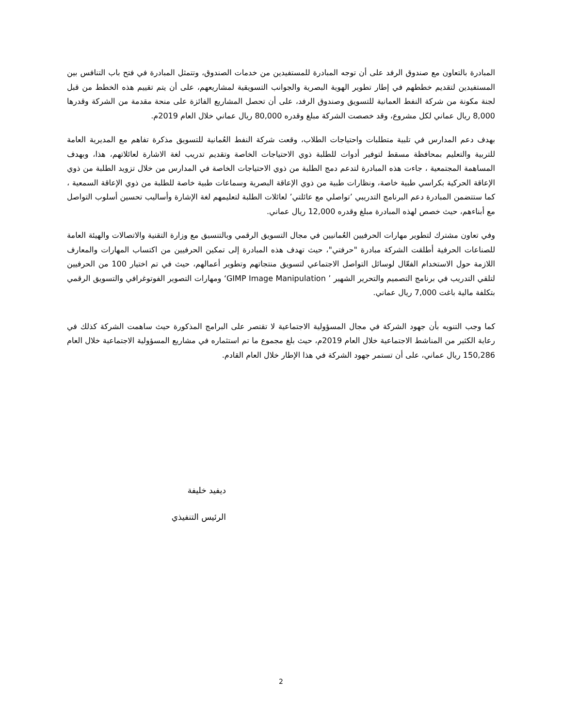المبادرة بالتعاون مع صندوق الرفد على أن توجه المبادرة للمستفيدين من خدمات الصندوق، وتتمثل المبادرة في فتح باب التنافس بين المستفيدين لتقديم خططهم في إطار تطوير الهوية البصرية والجوانب التسويقية لمشاريعهم، على أن يتم تقييم هذه الخطط من قبل لجنة مكونة من شركة النفط العمانية للتسويق وصندوق الرفد، على أن تحصل المشاريع الفائزة على منحة مقدمة من الشركة وقدرها 8,000 ريال عماني لكل مشروع، وقد خصصت الشركة مبلغ وقدره 80,000 ريال عماني خلال العام 2019م.
بهدف دعم المدارس في تلبية متطلبات واحتياجات الطلاب، وقعت شركة النفط العُمانية للتسويق مذكرة تفاهم مع المديرية العامة للتربية والتعليم بمحافظة مسقط لتوفير أدوات للطلبة ذوي الاحتياجات الخاصة وتقديم تدريب لغة الاشارة لعائلاتهم، هذا، وبهدف المساهمة المجتمعية ، جاءت هذه المبادرة لتدعم دمج الطلبة من ذوي الاحتياجات الخاصة في المدارس من خلال تزويد الطلبة من ذوي الإعاقة الحركية بكراسي طبية خاصة، ونظارات طبية من ذوي الإعاقة البصرية وسماعات طبية خاصة للطلبة من ذوي الإعاقة السمعية ، كما ستتضمن المبادرة دعم البرنامج التدريبي ’تواصلي مع عائلتي’ لعائلات الطلبة لتعليمهم لغة الإشارة وأساليب تحسين أسلوب التواصل مع أبناءهم، حيث خصص لهذه المبادرة مبلغ وقدره 12,000 ريال عماني.
وفي تعاون مشترك لتطوير مهارات الحرفيين العُمانيين في مجال التسويق الرقمي وبالتنسيق مع وزارة التقنية والاتصالات والهيئة العامة للصناعات الحرفية أطلقت الشركة مبادرة "حرفتي"، حيث تهدف هذه المبادرة إلى تمكين الحرفيين من اكتساب المهارات والمعارف اللازمة حول الاستخدام الفعّال لوسائل التواصل الاجتماعي لتسويق منتجاتهم وتطوير أعمالهم، حيث في تم اختيار 100 من الحرفيين لتلقي التدريب في برنامج التصميم والتحرير الشهير ’ GIMP Image Manipulation‘ ومهارات التصوير الفوتوغرافي والتسويق الرقمي بتكلفة مالية باغت 7,000 ريال عماني.
كما وجب التنويه بأن جهود الشركة في مجال المسؤولية الاجتماعية لا تقتصر على البرامج المذكورة حيث ساهمت الشركة كذلك في رعاية الكثير من المناشط الاجتماعية خلال العام 2019م، حيث بلغ مجموع ما تم استثماره في مشاريع المسؤولية الاجتماعية خلال العام 150,286 ريال عماني، على أن تستمر جهود الشركة في هذا الإطار خلال العام القادم.
ديفيد خليفة
الرئيس التنفيذي
2